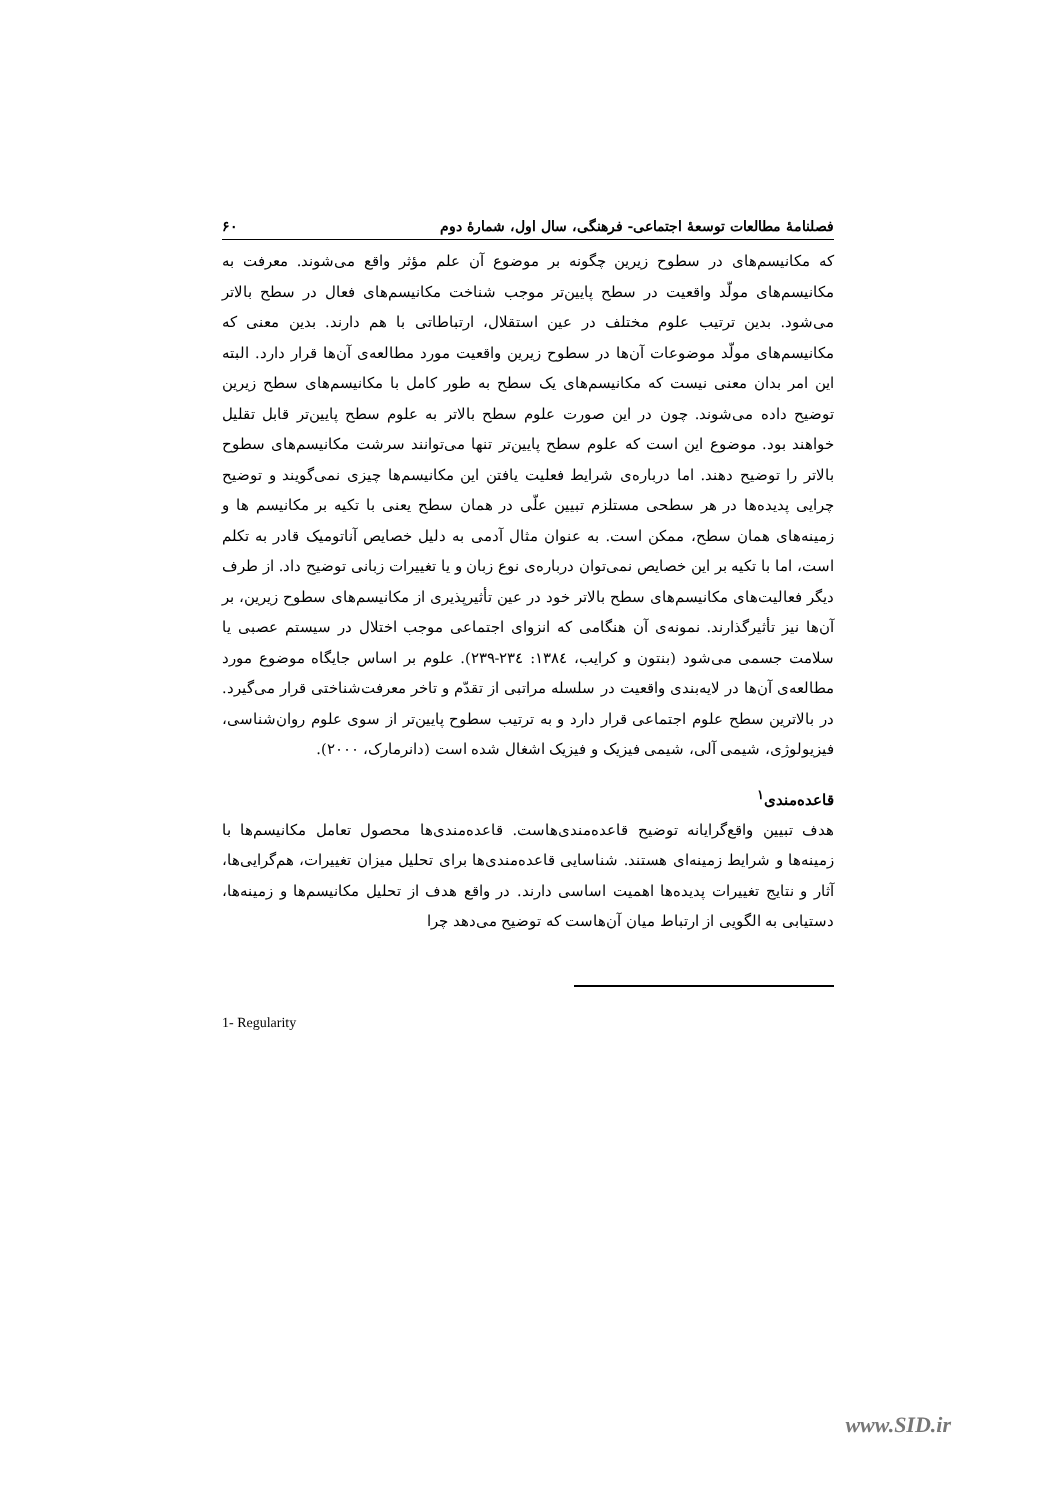فصلنامهٔ مطالعات توسعهٔ اجتماعی- فرهنگی، سال اول، شمارهٔ دوم ۶۰
که مکانیسم‌های در سطوح زیرین چگونه بر موضوع آن علم مؤثر واقع می‌شوند. معرفت به مکانیسم‌های مولّد واقعیت در سطح پایین‌تر موجب شناخت مکانیسم‌های فعال در سطح بالاتر می‌شود. بدین ترتیب علوم مختلف در عین استقلال، ارتباطاتی با هم دارند. بدین معنی که مکانیسم‌های مولّد موضوعات آن‌ها در سطوح زیرین واقعیت مورد مطالعه‌ی آن‌ها قرار دارد. البته این امر بدان معنی نیست که مکانیسم‌های یک سطح به طور کامل با مکانیسم‌های سطح زیرین توضیح داده می‌شوند. چون در این صورت علوم سطح بالاتر به علوم سطح پایین‌تر قابل تقلیل خواهند بود. موضوع این است که علوم سطح پایین‌تر تنها می‌توانند سرشت مکانیسم‌های سطوح بالاتر را توضیح دهند. اما درباره‌ی شرایط فعلیت یافتن این مکانیسم‌ها چیزی نمی‌گویند و توضیح چرایی پدیده‌ها در هر سطحی مستلزم تبیین علّی در همان سطح یعنی با تکیه بر مکانیسم ها و زمینه‌های همان سطح، ممکن است. به عنوان مثال آدمی به دلیل خصایص آناتومیک قادر به تکلم است، اما با تکیه بر این خصایص نمی‌توان درباره‌ی نوع زبان و یا تغییرات زبانی توضیح داد. از طرف دیگر فعالیت‌های مکانیسم‌های سطح بالاتر خود در عین تأثیرپذیری از مکانیسم‌های سطوح زیرین، بر آن‌ها نیز تأثیرگذارند. نمونه‌ی آن هنگامی که انزوای اجتماعی موجب اختلال در سیستم عصبی یا سلامت جسمی می‌شود (بنتون و کرایب، ۱۳۸٤: ۲۳٤-۲۳۹). علوم بر اساس جایگاه موضوع مورد مطالعه‌ی آن‌ها در لایه‌بندی واقعیت در سلسله مراتبی از تقدّم و تاخر معرفت‌شناختی قرار می‌گیرد. در بالاترین سطح علوم اجتماعی قرار دارد و به ترتیب سطوح پایین‌تر از سوی علوم روان‌شناسی، فیزیولوژی، شیمی آلی، شیمی فیزیک و فیزیک اشغال شده است (دانرمارک، ۲۰۰۰).
قاعده‌مندی<sup>۱</sup>
هدف تبیین واقع‌گرایانه توضیح قاعده‌مندی‌هاست. قاعده‌مندی‌ها محصول تعامل مکانیسم‌ها با زمینه‌ها و شرایط زمینه‌ای هستند. شناسایی قاعده‌مندی‌ها برای تحلیل میزان تغییرات، هم‌گرایی‌ها، آثار و نتایج تغییرات پدیده‌ها اهمیت اساسی دارند. در واقع هدف از تحلیل مکانیسم‌ها و زمینه‌ها، دستیابی به الگویی از ارتباط میان آن‌هاست که توضیح می‌دهد چرا
1- Regularity
www.SID.ir